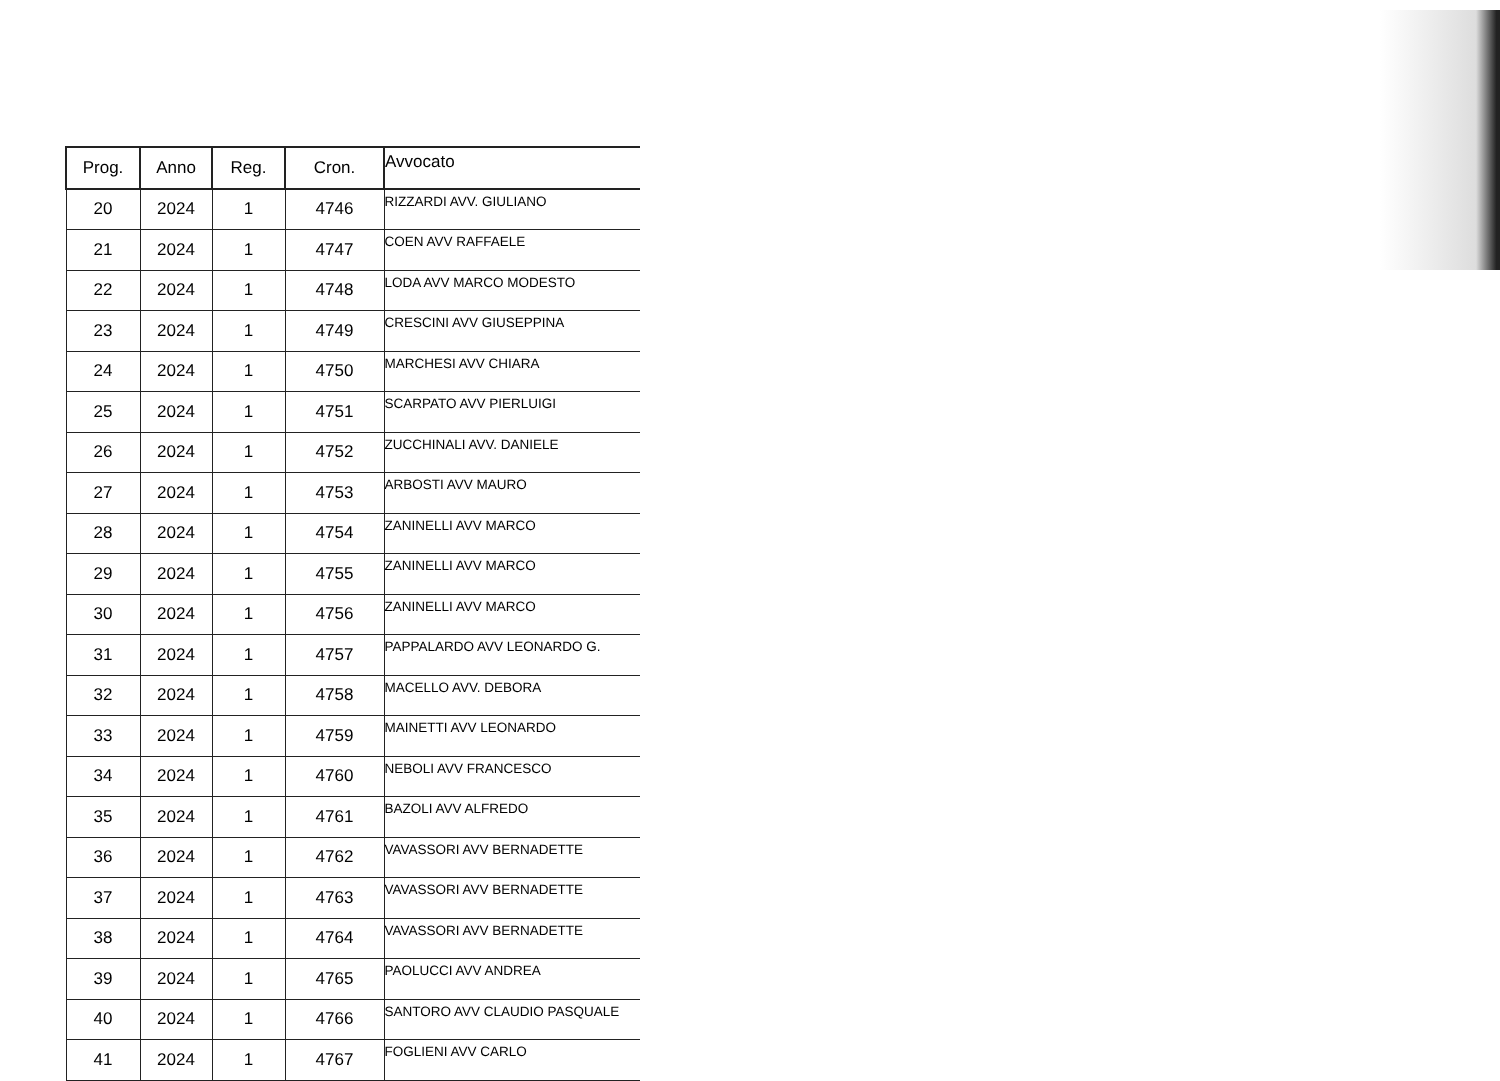| Prog. | Anno | Reg. | Cron. | Avvocato |
| --- | --- | --- | --- | --- |
| 20 | 2024 | 1 | 4746 | RIZZARDI AVV. GIULIANO |
| 21 | 2024 | 1 | 4747 | COEN AVV RAFFAELE |
| 22 | 2024 | 1 | 4748 | LODA AVV MARCO MODESTO |
| 23 | 2024 | 1 | 4749 | CRESCINI AVV GIUSEPPINA |
| 24 | 2024 | 1 | 4750 | MARCHESI AVV CHIARA |
| 25 | 2024 | 1 | 4751 | SCARPATO AVV PIERLUIGI |
| 26 | 2024 | 1 | 4752 | ZUCCHINALI AVV. DANIELE |
| 27 | 2024 | 1 | 4753 | ARBOSTI AVV MAURO |
| 28 | 2024 | 1 | 4754 | ZANINELLI AVV MARCO |
| 29 | 2024 | 1 | 4755 | ZANINELLI AVV MARCO |
| 30 | 2024 | 1 | 4756 | ZANINELLI AVV MARCO |
| 31 | 2024 | 1 | 4757 | PAPPALARDO AVV LEONARDO G. |
| 32 | 2024 | 1 | 4758 | MACELLO AVV. DEBORA |
| 33 | 2024 | 1 | 4759 | MAINETTI AVV LEONARDO |
| 34 | 2024 | 1 | 4760 | NEBOLI AVV FRANCESCO |
| 35 | 2024 | 1 | 4761 | BAZOLI AVV ALFREDO |
| 36 | 2024 | 1 | 4762 | VAVASSORI AVV BERNADETTE |
| 37 | 2024 | 1 | 4763 | VAVASSORI AVV BERNADETTE |
| 38 | 2024 | 1 | 4764 | VAVASSORI AVV BERNADETTE |
| 39 | 2024 | 1 | 4765 | PAOLUCCI AVV ANDREA |
| 40 | 2024 | 1 | 4766 | SANTORO AVV CLAUDIO PASQUALE |
| 41 | 2024 | 1 | 4767 | FOGLIENI AVV CARLO |